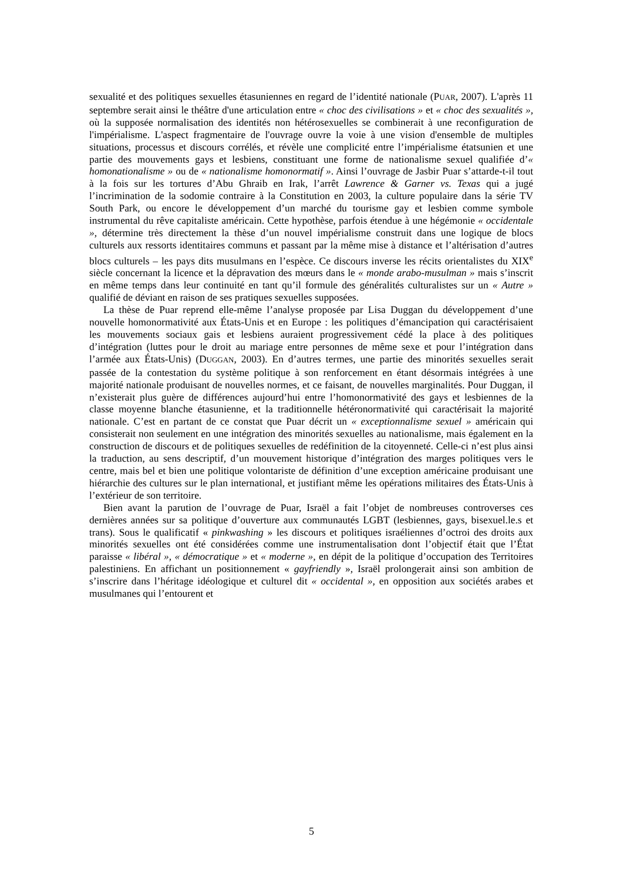sexualité et des politiques sexuelles étasuniennes en regard de l’identité nationale (PUAR, 2007). L'après 11 septembre serait ainsi le théâtre d'une articulation entre « choc des civilisations » et « choc des sexualités », où la supposée normalisation des identités non hétérosexuelles se combinerait à une reconfiguration de l'impérialisme. L'aspect fragmentaire de l'ouvrage ouvre la voie à une vision d'ensemble de multiples situations, processus et discours corrélés, et révèle une complicité entre l’impérialisme étatsunien et une partie des mouvements gays et lesbiens, constituant une forme de nationalisme sexuel qualifiée d’« homonationalisme » ou de « nationalisme homonormatif ». Ainsi l’ouvrage de Jasbir Puar s’attarde-t-il tout à la fois sur les tortures d’Abu Ghraib en Irak, l’arrêt Lawrence & Garner vs. Texas qui a jugé l’incrimination de la sodomie contraire à la Constitution en 2003, la culture populaire dans la série TV South Park, ou encore le développement d’un marché du tourisme gay et lesbien comme symbole instrumental du rêve capitaliste américain. Cette hypothèse, parfois étendue à une hégémonie « occidentale », détermine très directement la thèse d’un nouvel impérialisme construit dans une logique de blocs culturels aux ressorts identitaires communs et passant par la même mise à distance et l’altérisation d’autres blocs culturels – les pays dits musulmans en l’espèce. Ce discours inverse les récits orientalistes du XIX<sup>e</sup> siècle concernant la licence et la dépravation des mœurs dans le « monde arabo-musulman » mais s’inscrit en même temps dans leur continuité en tant qu’il formule des généralités culturalistes sur un « Autre » qualifié de déviant en raison de ses pratiques sexuelles supposées.
La thèse de Puar reprend elle-même l’analyse proposée par Lisa Duggan du développement d’une nouvelle homonormativité aux États-Unis et en Europe : les politiques d’émancipation qui caractérisaient les mouvements sociaux gais et lesbiens auraient progressivement cédé la place à des politiques d’intégration (luttes pour le droit au mariage entre personnes de même sexe et pour l’intégration dans l’armée aux États-Unis) (DUGGAN, 2003). En d’autres termes, une partie des minorités sexuelles serait passée de la contestation du système politique à son renforcement en étant désormais intégrées à une majorité nationale produisant de nouvelles normes, et ce faisant, de nouvelles marginalités. Pour Duggan, il n’existerait plus guère de différences aujourd’hui entre l’homonormativité des gays et lesbiennes de la classe moyenne blanche étasunienne, et la traditionnelle hétéronormativité qui caractérisait la majorité nationale. C’est en partant de ce constat que Puar décrit un « exceptionnalisme sexuel » américain qui consisterait non seulement en une intégration des minorités sexuelles au nationalisme, mais également en la construction de discours et de politiques sexuelles de redéfinition de la citoyenneté. Celle-ci n’est plus ainsi la traduction, au sens descriptif, d’un mouvement historique d’intégration des marges politiques vers le centre, mais bel et bien une politique volontariste de définition d’une exception américaine produisant une hiérarchie des cultures sur le plan international, et justifiant même les opérations militaires des États-Unis à l’extérieur de son territoire.
Bien avant la parution de l’ouvrage de Puar, Israël a fait l’objet de nombreuses controverses ces dernières années sur sa politique d’ouverture aux communautés LGBT (lesbiennes, gays, bisexuel.le.s et trans). Sous le qualificatif « pinkwashing » les discours et politiques israéliennes d’octroi des droits aux minorités sexuelles ont été considérées comme une instrumentalisation dont l’objectif était que l’État paraisse « libéral », « démocratique » et « moderne », en dépit de la politique d’occupation des Territoires palestiniens. En affichant un positionnement « gayfriendly », Israël prolongerait ainsi son ambition de s’inscrire dans l’héritage idéologique et culturel dit « occidental », en opposition aux sociétés arabes et musulmanes qui l’entourent et
5